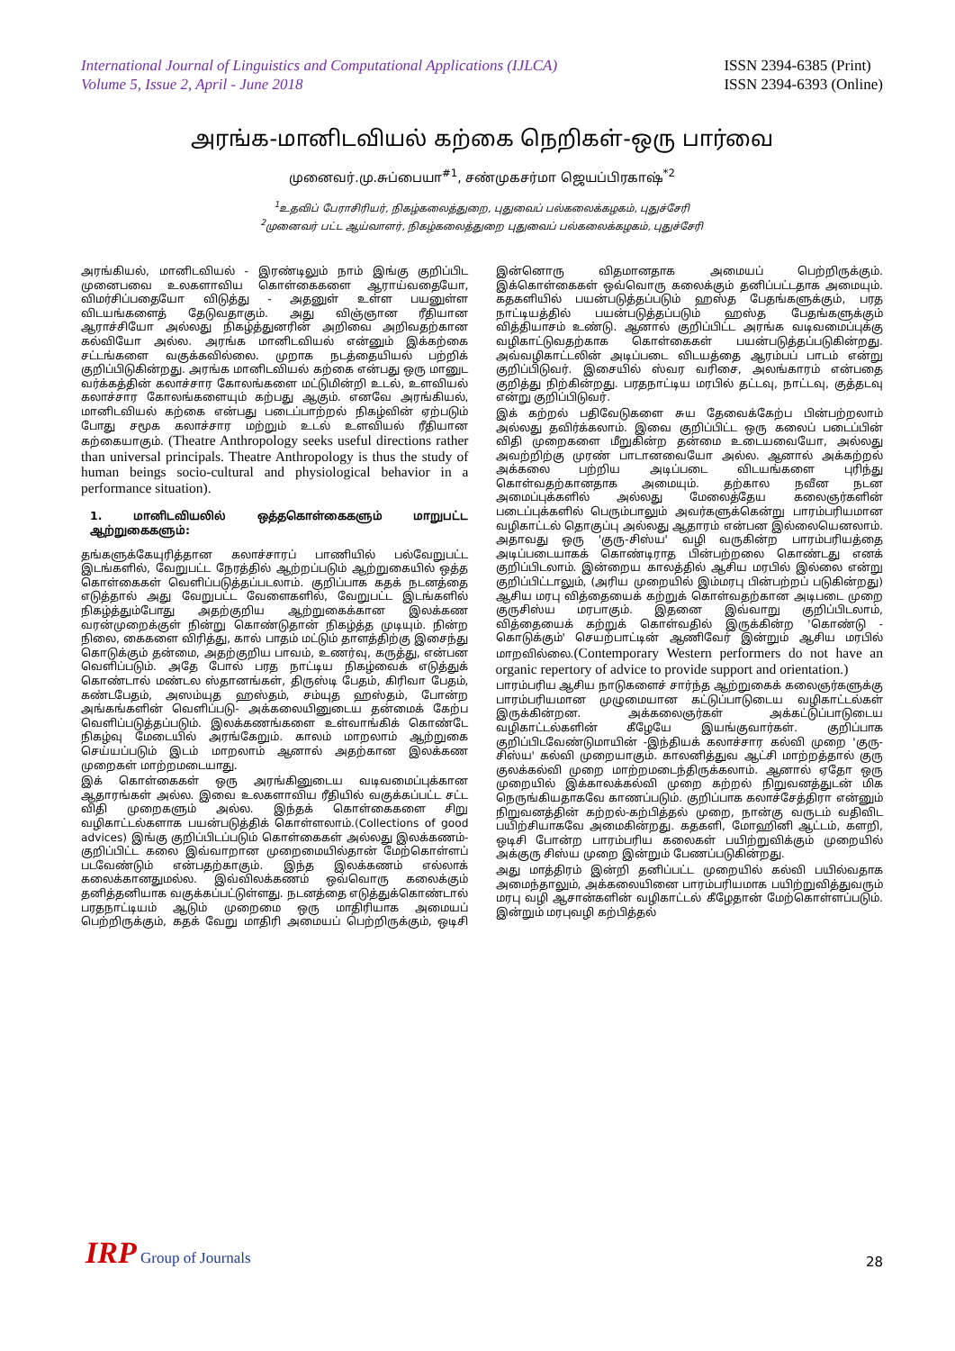International Journal of Linguistics and Computational Applications (IJLCA)
Volume 5, Issue 2, April - June 2018
ISSN 2394-6385 (Print)
ISSN 2394-6393 (Online)
அரங்க-மானிடவியல் கற்கை நெறிகள்-ஒரு பார்வை
முனைவர்.மு.சுப்பையா<sup>#1</sup>, சண்முகசர்மா ஜெயப்பிரகாஷ்<sup>*2</sup>
<sup>1</sup> உதவிப் பேராசிரியர், நிகழ்கலைத்துறை, புதுவைப் பல்கலைக்கழகம், புதுச்சேரி
<sup>2</sup> முனைவர் பட்ட ஆய்வாளர், நிகழ்கலைத்துறை புதுவைப் பல்கலைக்கழகம், புதுச்சேரி
அரங்கியல், மானிடவியல் - இரண்டிலும் நாம் இங்கு குறிப்பிட முனைபவை உலகளாவிய கொள்கைகளை ஆராய்வதையோ, விமர்சிப்பதையோ விடுத்து - அதனுள் உள்ள பயனுள்ள விடயங்களைத் தேடுவதாகும். அது விஞ்ஞான ரீதியான ஆராச்சியோ அல்லது நிகழ்த்துனரின் அறிவை அறிவதற்கான கல்வியோ அல்ல. அரங்க மானிடவியல் என்னும் இக்கற்கை சட்டங்களை வகுக்கவில்லை. முறாக நடத்தையியல் பற்றிக் குறிப்பிடுகின்றது. அரங்க மானிடவியல் கற்கை என்பது ஒரு மானுட வர்க்கத்தின் கலாச்சார கோலங்களை மட்டுமின்றி உடல், உளவியல் கலாச்சார கோலங்களையும் கற்பது ஆகும். எனவே அரங்கியல், மானிடவியல் கற்கை என்பது படைப்பாற்றல் நிகழ்வின் ஏற்படும் போது சமூக கலாச்சார மற்றும் உடல் உளவியல் ரீதியான கற்கையாகும். (Theatre Anthropology seeks useful directions rather than universal principals. Theatre Anthropology is thus the study of human beings socio-cultural and physiological behavior in a performance situation).
1. மானிடவியலில் ஒத்தகொள்கைகளும் மாறுபட்ட ஆற்றுகைகளும்:
தங்களுக்கேயுரித்தான கலாச்சாரப் பாணியில் பல்வேறுபட்ட இடங்களில், வேறுபட்ட நேரத்தில் ஆற்றப்படும் ஆற்றுகையில் ஒத்த கொள்கைகள் வெளிப்படுத்தப்படலாம். குறிப்பாக கதக் நடனத்தை எடுத்தால் அது வேறுபட்ட வேளைகளில், வேறுபட்ட இடங்களில் நிகழ்த்தும்போது அதற்குறிய ஆற்றுகைக்கான இலக்கண வரன்முறைக்குள் நின்று கொண்டுதான் நிகழ்த்த முடியும். நின்ற நிலை, கைகளை விரித்து, கால் பாதம் மட்டும் தாளத்திற்கு இசைந்து கொடுக்கும் தன்மை, அதற்குறிய பாவம், உணர்வு, கருத்து, என்பன வெளிப்படும். அதே போல் பரத நாட்டிய நிகழ்வைக் எடுத்துக் கொண்டால் மண்டல ஸ்தானங்கள், திருஸ்டி பேதம், கிரிவா பேதம், கண்டபேதம், அஸம்யுத ஹஸ்தம், சம்யுத ஹஸ்தம், போன்ற அங்கங்களின் வெளிப்படு- அக்கலையினுடைய தன்மைக் கேற்ப வெளிப்படுத்தப்படும். இலக்கணங்களை உள்வாங்கிக் கொண்டே நிகழ்வு மேடையில் அரங்கேறும். காலம் மாறலாம் ஆற்றுகை செய்யப்படும் இடம் மாறலாம் ஆனால் அதற்கான இலக்கண முறைகள் மாற்றமடையாது.
இக் கொள்கைகள் ஒரு அரங்கினுடைய வடிவமைப்புக்கான ஆதாரங்கள் அல்ல. இவை உலகளாவிய ரீதியில் வகுக்கப்பட்ட சட்ட விதி முறைகளும் அல்ல. இந்தக் கொள்கைகளை சிறு வழிகாட்டல்களாக பயன்படுத்திக் கொள்ளலாம்.(Collections of good advices) இங்கு குறிப்பிடப்படும் கொள்கைகள் அல்லது இலக்கணம்- குறிப்பிட்ட கலை இவ்வாறான முறைமையில்தான் மேற்கொள்ளப் படவேண்டும் என்பதற்காகும். இந்த இலக்கணம் எல்லாக் கலைக்கானதுமல்ல. இவ்விலக்கணம் ஒவ்வொரு கலைக்கும் தனித்தனியாக வகுக்கப்பட்டுள்ளது. நடனத்தை எடுத்துக்கொண்டால் பரதநாட்டியம் ஆடும் முறைமை ஒரு மாதிரியாக அமையப் பெற்றிருக்கும், கதக் வேறு மாதிரி அமையப் பெற்றிருக்கும், ஒடிசி இன்னொரு விதமானதாக அமையப் பெற்றிருக்கும். இக்கொள்கைகள் ஒவ்வொரு கலைக்கும் தனிப்பட்டதாக அமையும். கதகளியில் பயன்படுத்தப்படும் ஹஸ்த பேதங்களுக்கும், பரத நாட்டியத்தில் பயன்படுத்தப்படும் ஹஸ்த பேதங்களுக்கும் வித்தியாசம் உண்டு. ஆனால் குறிப்பிட்ட அரங்க வடிவமைப்புக்கு வழிகாட்டுவதற்காக கொள்கைகள் பயன்படுத்தப்படுகின்றது. அவ்வழிகாட்டலின் அடிப்படை விடயத்தை ஆரம்பப் பாடம் என்று குறிப்பிடுவர். இசையில் ஸ்வர வரிசை, அலங்காரம் என்பதை குறித்து நிற்கின்றது. பரதநாட்டிய மரபில் தட்டவு, நாட்டவு, குத்தடவு என்று குறிப்பிடுவர்.
இக் கற்றல் பதிவேடுகளை சுய தேவைக்கேற்ப பின்பற்றலாம் அல்லது தவிர்க்கலாம். இவை குறிப்பிட்ட ஒரு கலைப் படைப்பின் விதி முறைகளை மீறுகின்ற தன்மை உடையவையோ, அல்லது அவற்றிற்கு முரண் பாடானவையோ அல்ல. ஆனால் அக்கற்றல் அக்கலை பற்றிய அடிப்படை விடயங்களை புரிந்து கொள்வதற்கானதாக அமையும். தற்கால நவீன நடன அமைப்புக்களில் அல்லது மேலைத்தேய கலைஞர்களின் படைப்புக்களில் பெரும்பாலும் அவர்களுக்கென்று பாரம்பரியமான வழிகாட்டல் தொகுப்பு அல்லது ஆதாரம் என்பன இல்லையெனலாம். அதாவது ஒரு 'குரு-சிஸ்ய' வழி வருகின்ற பாரம்பரியத்தை அடிப்படையாகக் கொண்டிராத பின்பற்றலை கொண்டது எனக் குறிப்பிடலாம். இன்றைய காலத்தில் ஆசிய மரபில் இல்லை என்று குறிப்பிட்டாலும், (அரிய முறையில் இம்மரபு பின்பற்றப் படுகின்றது) ஆசிய மரபு வித்தையைக் கற்றுக் கொள்வதற்கான அடிபடை முறை குருசிஸ்ய மரபாகும். இதனை இவ்வாறு குறிப்பிடலாம், வித்தையைக் கற்றுக் கொள்வதில் இருக்கின்ற 'கொண்டு - கொடுக்கும்' செயற்பாட்டின் ஆணிவேர் இன்றும் ஆசிய மரபில் மாறவில்லை.(Contemporary Western performers do not have an organic repertory of advice to provide support and orientation.)
பாரம்பரிய ஆசிய நாடுகளைச் சார்ந்த ஆற்றுகைக் கலைஞர்களுக்கு பாரம்பரியமான முழுமையான கட்டுப்பாடுடைய வழிகாட்டல்கள் இருக்கின்றன. அக்கலைஞர்கள் அக்கட்டுப்பாடுடைய வழிகாட்டல்களின் கீழேயே இயங்குவார்கள். குறிப்பாக குறிப்பிடவேண்டுமாயின் -இந்தியக் கலாச்சார கல்வி முறை 'குரு-சிஸ்ய' கல்வி முறையாகும். காலனித்துவ ஆட்சி மாற்றத்தால் குரு குலக்கல்வி முறை மாற்றமடைந்திருக்கலாம். ஆனால் ஏதோ ஒரு முறையில் இக்காலக்கல்வி முறை கற்றல் நிறுவனத்துடன் மிக நெருங்கியதாகவே காணப்படும். குறிப்பாக கலாச்சேத்திரா என்னும் நிறுவனத்தின் கற்றல்-கற்பித்தல் முறை, நான்கு வருடம் வதிவிட பயிற்சியாகவே அமைகின்றது. கதகளி, மோஹினி ஆட்டம், களறி, ஒடிசி போன்ற பாரம்பரிய கலைகள் பயிற்றுவிக்கும் முறையில் அக்குரு சிஸ்ய முறை இன்றும் பேணப்படுகின்றது.
அது மாத்திரம் இன்றி தனிப்பட்ட முறையில் கல்வி பயில்வதாக அமைந்தாலும், அக்கலையினை பாரம்பரியமாக பயிற்றுவித்துவரும் மரபு வழி ஆசான்களின் வழிகாட்டல் கீழேதான் மேற்கொள்ளப்படும். இன்றும் மரபுவழி கற்பித்தல்
IRP Group of Journals
28